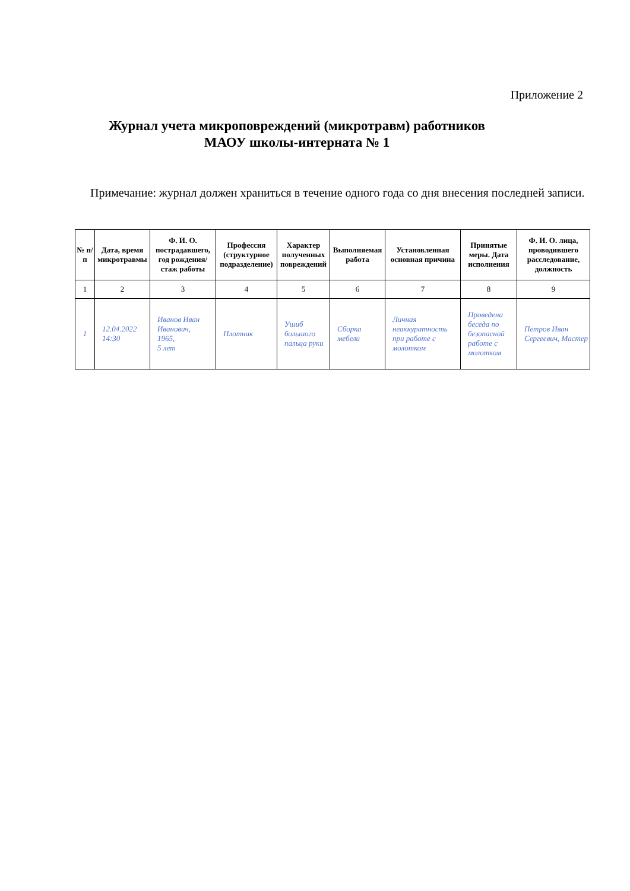Приложение 2
Журнал учета микроповреждений (микротравм) работников
МАОУ школы-интерната № 1
Примечание: журнал должен храниться в течение одного года со дня внесения последней записи.
| № п/п | Дата, время микротравмы | Ф. И. О. пострадавшего, год рождения/стаж работы | Профессия (структурное подразделение) | Характер полученных повреждений | Выполняемая работа | Установленная основная причина | Принятые меры. Дата исполнения | Ф. И. О. лица, проводившего расследование, должность |
| --- | --- | --- | --- | --- | --- | --- | --- | --- |
| 1 | 2 | 3 | 4 | 5 | 6 | 7 | 8 | 9 |
| 1 | 12.04.2022 14:30 | Иванов Иван Иванович, 1965, 5 лет | Плотник | Ушиб большого пальца руки | Сборка мебели | Личная неаккуратность при работе с молотком | Проведена беседа по безопасной работе с молотком | Петров Иван Сергеевич, Мастер |